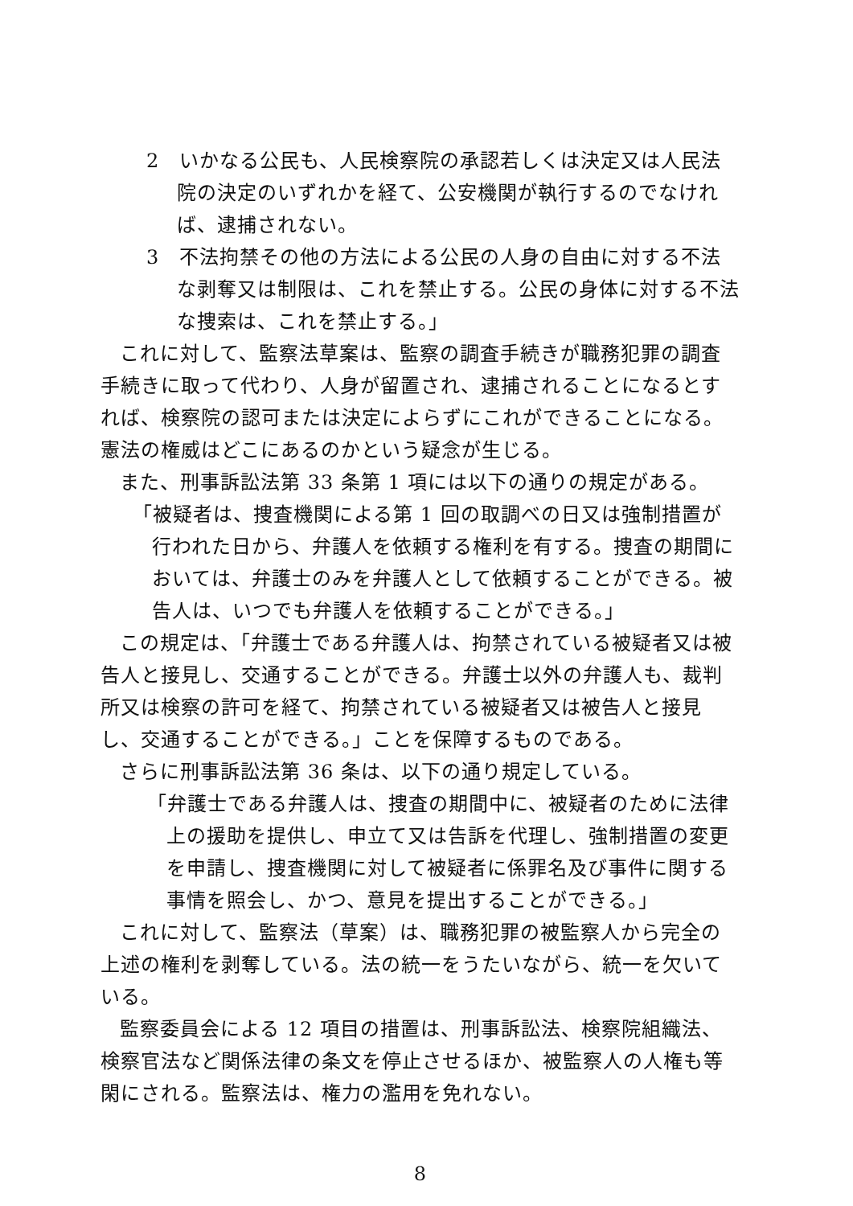2　いかなる公民も、人民検察院の承認若しくは決定又は人民法院の決定のいずれかを経て、公安機関が執行するのでなければ、逮捕されない。
3　不法拘禁その他の方法による公民の人身の自由に対する不法な剥奪又は制限は、これを禁止する。公民の身体に対する不法な捜索は、これを禁止する。」
これに対して、監察法草案は、監察の調査手続きが職務犯罪の調査手続きに取って代わり、人身が留置され、逮捕されることになるとすれば、検察院の認可または決定によらずにこれができることになる。憲法の権威はどこにあるのかという疑念が生じる。
また、刑事訴訟法第 33 条第 1 項には以下の通りの規定がある。
「被疑者は、捜査機関による第 1 回の取調べの日又は強制措置が行われた日から、弁護人を依頼する権利を有する。捜査の期間においては、弁護士のみを弁護人として依頼することができる。被告人は、いつでも弁護人を依頼することができる。」
この規定は、「弁護士である弁護人は、拘禁されている被疑者又は被告人と接見し、交通することができる。弁護士以外の弁護人も、裁判所又は検察の許可を経て、拘禁されている被疑者又は被告人と接見し、交通することができる。」ことを保障するものである。
さらに刑事訴訟法第 36 条は、以下の通り規定している。
「弁護士である弁護人は、捜査の期間中に、被疑者のために法律上の援助を提供し、申立て又は告訴を代理し、強制措置の変更を申請し、捜査機関に対して被疑者に係罪名及び事件に関する事情を照会し、かつ、意見を提出することができる。」
これに対して、監察法（草案）は、職務犯罪の被監察人から完全の上述の権利を剥奪している。法の統一をうたいながら、統一を欠いている。
監察委員会による 12 項目の措置は、刑事訴訟法、検察院組織法、検察官法など関係法律の条文を停止させるほか、被監察人の人権も等閑にされる。監察法は、権力の濫用を免れない。
8